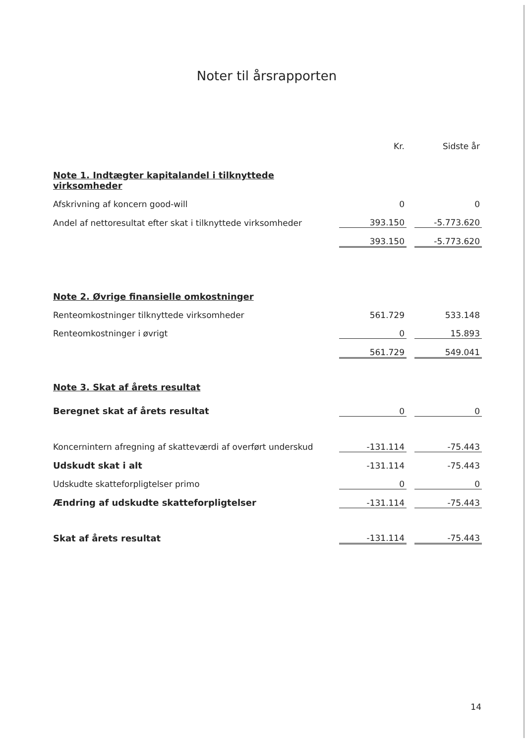Noter til årsrapporten
| | Kr. | | Sidste år |
| Note 1. Indtægter kapitalandel i tilknyttede virksomheder | | | |
| Afskrivning af koncern good-will | 0 | | 0 |
| Andel af nettoresultat efter skat i tilknyttede virksomheder | 393.150 | | -5.773.620 |
| | 393.150 | | -5.773.620 |
| Note 2. Øvrige finansielle omkostninger | | | |
| Renteomkostninger tilknyttede virksomheder | 561.729 | | 533.148 |
| Renteomkostninger i øvrigt | 0 | | 15.893 |
| | 561.729 | | 549.041 |
| Note 3. Skat af årets resultat | | | |
| Beregnet skat af årets resultat | 0 | | 0 |
| Koncernintern afregning af skatteværdi af overført underskud | -131.114 | | -75.443 |
| Udskudt skat i alt | -131.114 | | -75.443 |
| Udskudte skatteforpligtelser primo | 0 | | 0 |
| Ændring af udskudte skatteforpligtelser | -131.114 | | -75.443 |
| Skat af årets resultat | -131.114 | | -75.443 |
14